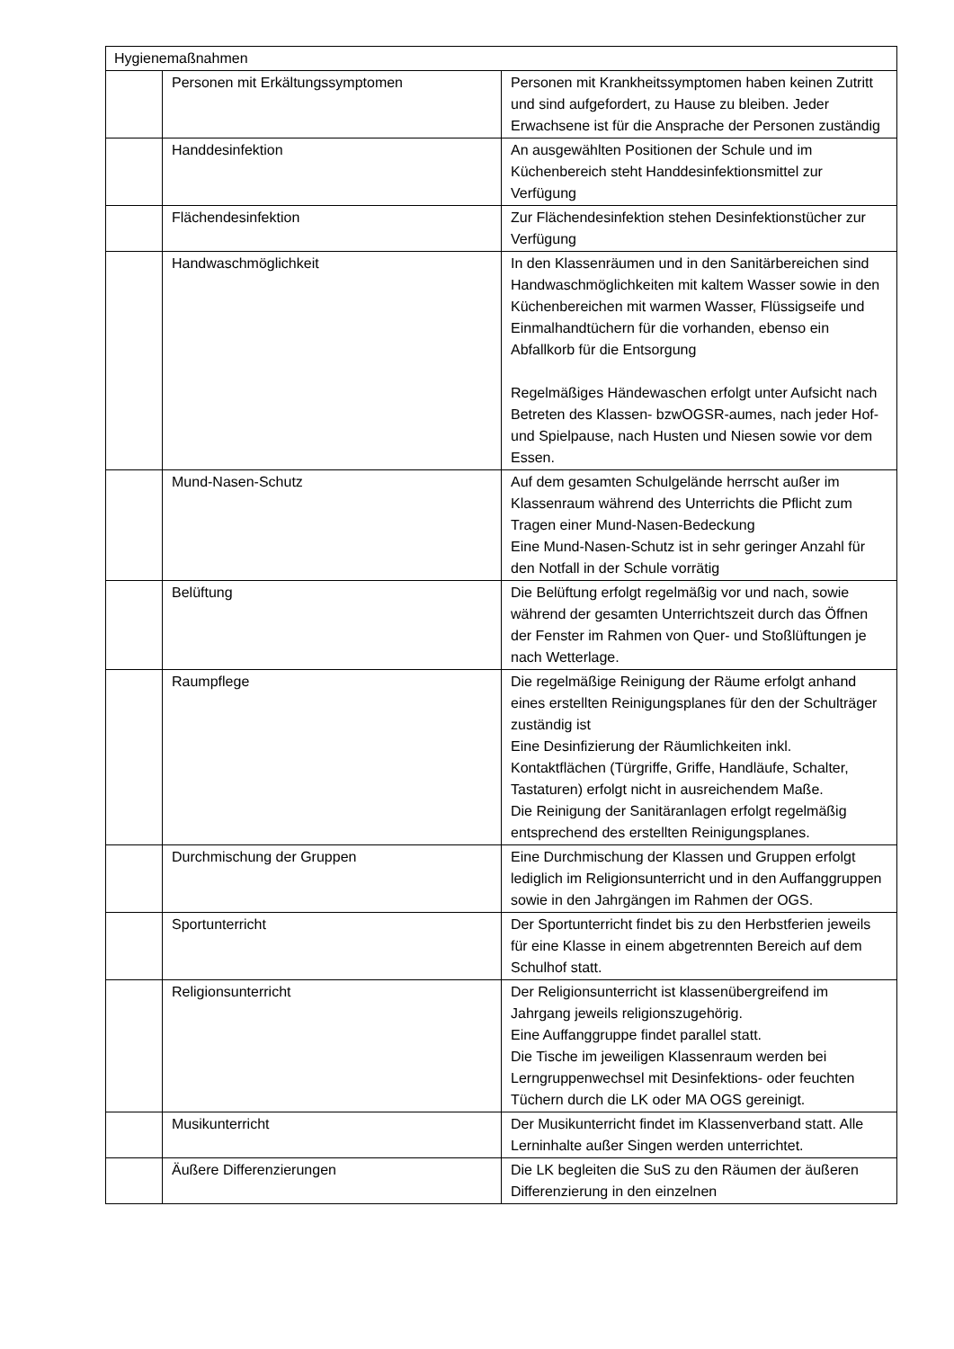| Hygienemaßnahmen | | |
| | Personen mit Erkältungssymptomen | Personen mit Krankheitssymptomen haben keinen Zutritt und sind aufgefordert, zu Hause zu bleiben. Jeder Erwachsene ist für die Ansprache der Personen zuständig |
| | Handdesinfektion | An ausgewählten Positionen der Schule und im Küchenbereich steht Handdesinfektionsmittel zur Verfügung |
| | Flächendesinfektion | Zur Flächendesinfektion stehen Desinfektionstücher zur Verfügung |
| | Handwaschmöglichkeit | In den Klassenräumen und in den Sanitärbereichen sind Handwaschmöglichkeiten mit kaltem Wasser sowie in den Küchenbereichen mit warmen Wasser, Flüssigseife und Einmalhandtüchern für die vorhanden, ebenso ein Abfallkorb für die Entsorgung Regelmäßiges Händewaschen erfolgt unter Aufsicht nach Betreten des Klassen- bzwOGSR-aumes, nach jeder Hof- und Spielpause, nach Husten und Niesen sowie vor dem Essen. |
| | Mund-Nasen-Schutz | Auf dem gesamten Schulgelände herrscht außer im Klassenraum während des Unterrichts die Pflicht zum Tragen einer Mund-Nasen-Bedeckung Eine Mund-Nasen-Schutz ist in sehr geringer Anzahl für den Notfall in der Schule vorrätig |
| | Belüftung | Die Belüftung erfolgt regelmäßig vor und nach, sowie während der gesamten Unterrichtszeit durch das Öffnen der Fenster im Rahmen von Quer- und Stoßlüftungen je nach Wetterlage. |
| | Raumpflege | Die regelmäßige Reinigung der Räume erfolgt anhand eines erstellten Reinigungsplanes für den der Schulträger zuständig ist Eine Desinfizierung der Räumlichkeiten inkl. Kontaktflächen (Türgriffe, Griffe, Handläufe, Schalter, Tastaturen) erfolgt nicht in ausreichendem Maße. Die Reinigung der Sanitäranlagen erfolgt regelmäßig entsprechend des erstellten Reinigungsplanes. |
| | Durchmischung der Gruppen | Eine Durchmischung der Klassen und Gruppen erfolgt lediglich im Religionsunterricht und in den Auffanggruppen sowie in den Jahrgängen im Rahmen der OGS. |
| | Sportunterricht | Der Sportunterricht findet bis zu den Herbstferien jeweils für eine Klasse in einem abgetrennten Bereich auf dem Schulhof statt. |
| | Religionsunterricht | Der Religionsunterricht ist klassenübergreifend im Jahrgang jeweils religionszugehörig. Eine Auffanggruppe findet parallel statt. Die Tische im jeweiligen Klassenraum werden bei Lerngruppenwechsel mit Desinfektions- oder feuchten Tüchern durch die LK oder MA OGS gereinigt. |
| | Musikunterricht | Der Musikunterricht findet im Klassenverband statt. Alle Lerninhalte außer Singen werden unterrichtet. |
| | Äußere Differenzierungen | Die LK begleiten die SuS zu den Räumen der äußeren Differenzierung in den einzelnen |